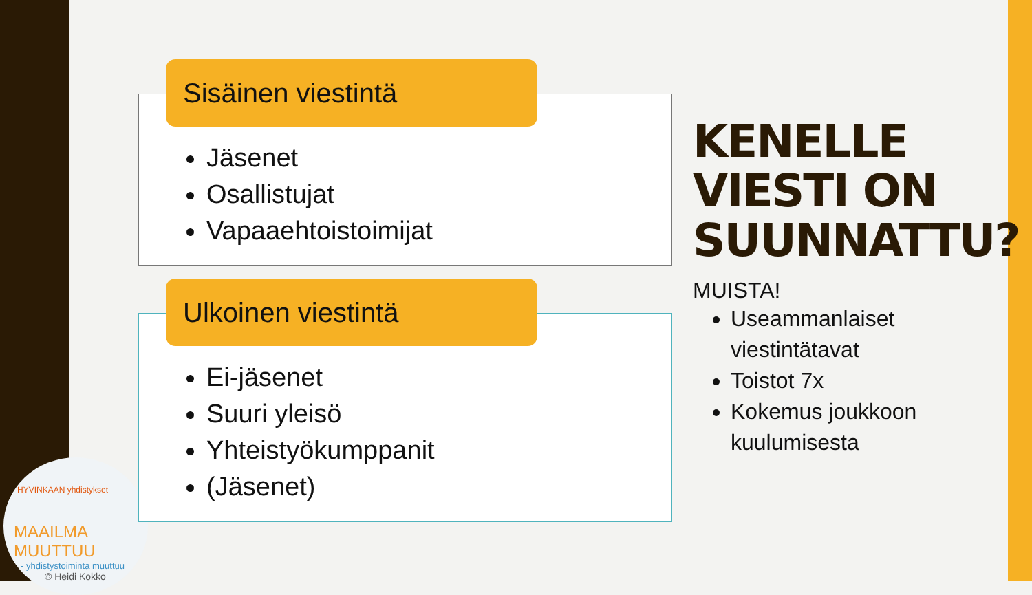HYVINKÄÄN yhdistykset
MAAILMA MUUTTUU
- yhdistystoiminta muuttuu
© Heidi Kokko
Sisäinen viestintä
Jäsenet
Osallistujat
Vapaaehtoistoimijat
Ulkoinen viestintä
Ei-jäsenet
Suuri yleisö
Yhteistyökumppanit
(Jäsenet)
KENELLE VIESTI ON SUUNNATTU?
MUISTA!
Useammanlaiset viestintätavat
Toistot 7x
Kokemus joukkoon kuulumisesta